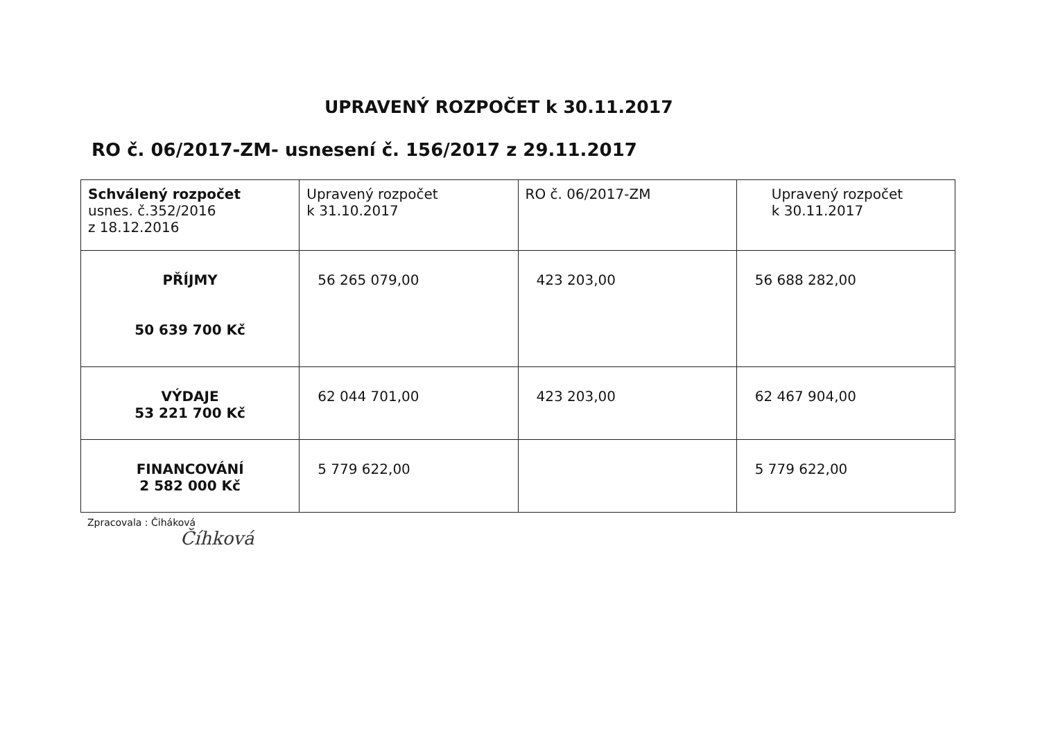UPRAVENÝ ROZPOČET k 30.11.2017
RO č. 06/2017-ZM- usnesení č. 156/2017 z 29.11.2017
| Schválený rozpočet usnes. č.352/2016 z 18.12.2016 | Upravený rozpočet k 31.10.2017 | RO č. 06/2017-ZM | Upravený rozpočet k 30.11.2017 |
| PŘÍJMY 50 639 700 Kč | 56 265 079,00 | 423 203,00 | 56 688 282,00 |
| VÝDAJE 53 221 700 Kč | 62 044 701,00 | 423 203,00 | 62 467 904,00 |
| FINANCOVÁNÍ 2 582 000 Kč | 5 779 622,00 | | 5 779 622,00 |
Zpracovala : Čiháková
Číhková